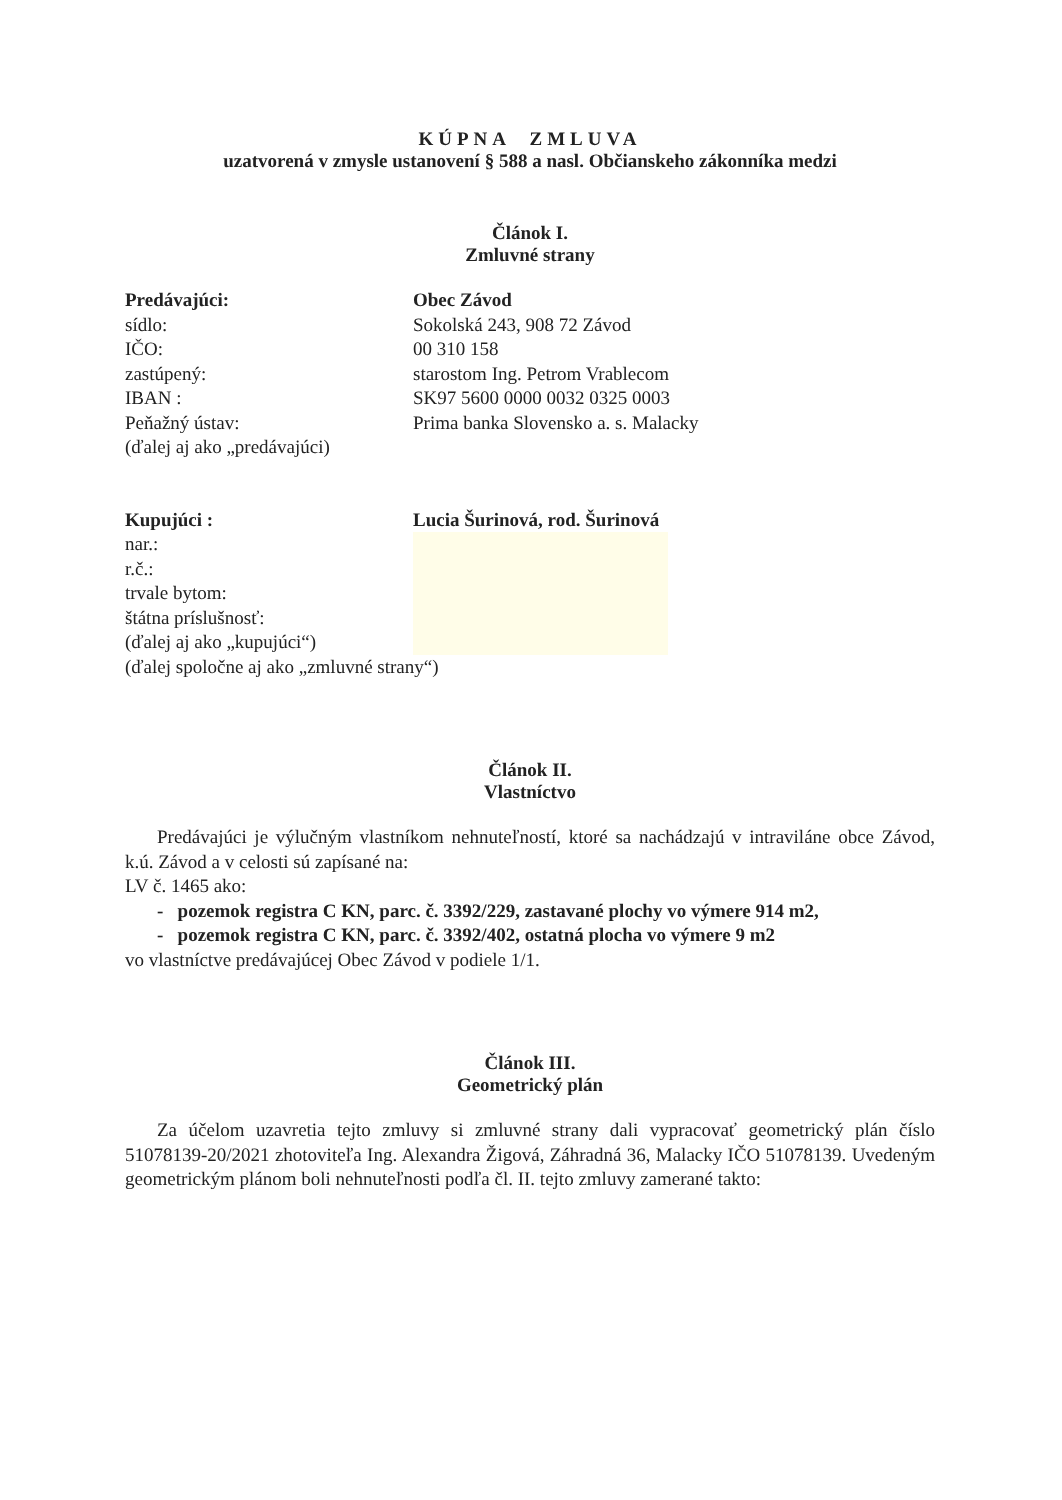KÚPNA ZMLUVA
uzatvorená v zmysle ustanovení § 588 a nasl. Občianskeho zákonníka medzi
Článok I.
Zmluvné strany
| Predávajúci: | Obec Závod |
| sídlo: | Sokolská 243, 908 72 Závod |
| IČO: | 00 310 158 |
| zastúpený: | starostom Ing. Petrom Vrablecom |
| IBAN : | SK97 5600 0000 0032 0325 0003 |
| Peňažný ústav: | Prima banka Slovensko a. s. Malacky |
| (ďalej aj ako „predávajúci) | |
| Kupujúci : | Lucia Šurinová, rod. Šurinová |
| nar.: | |
| r.č.: | |
| trvale bytom: | |
| štátna príslušnosť: | |
| (ďalej aj ako „kupujúci“) | |
| (ďalej spoločne aj ako „zmluvné strany“) | |
Článok II.
Vlastníctvo
Predávajúci je výlučným vlastníkom nehnuteľností, ktoré sa nachádzajú v intraviláne obce Závod, k.ú. Závod a v celosti sú zapísané na:
LV č. 1465 ako:
- pozemok registra C KN, parc. č. 3392/229, zastavané plochy vo výmere 914 m2,
- pozemok registra C KN, parc. č. 3392/402, ostatná plocha vo výmere 9 m2
vo vlastníctve predávajúcej Obec Závod v podiele 1/1.
Článok III.
Geometrický plán
Za účelom uzavretia tejto zmluvy si zmluvné strany dali vypracovať geometrický plán číslo 51078139-20/2021 zhotoviteľa Ing. Alexandra Žigová, Záhradná 36, Malacky IČO 51078139. Uvedeným geometrickým plánom boli nehnuteľnosti podľa čl. II. tejto zmluvy zamerané takto: